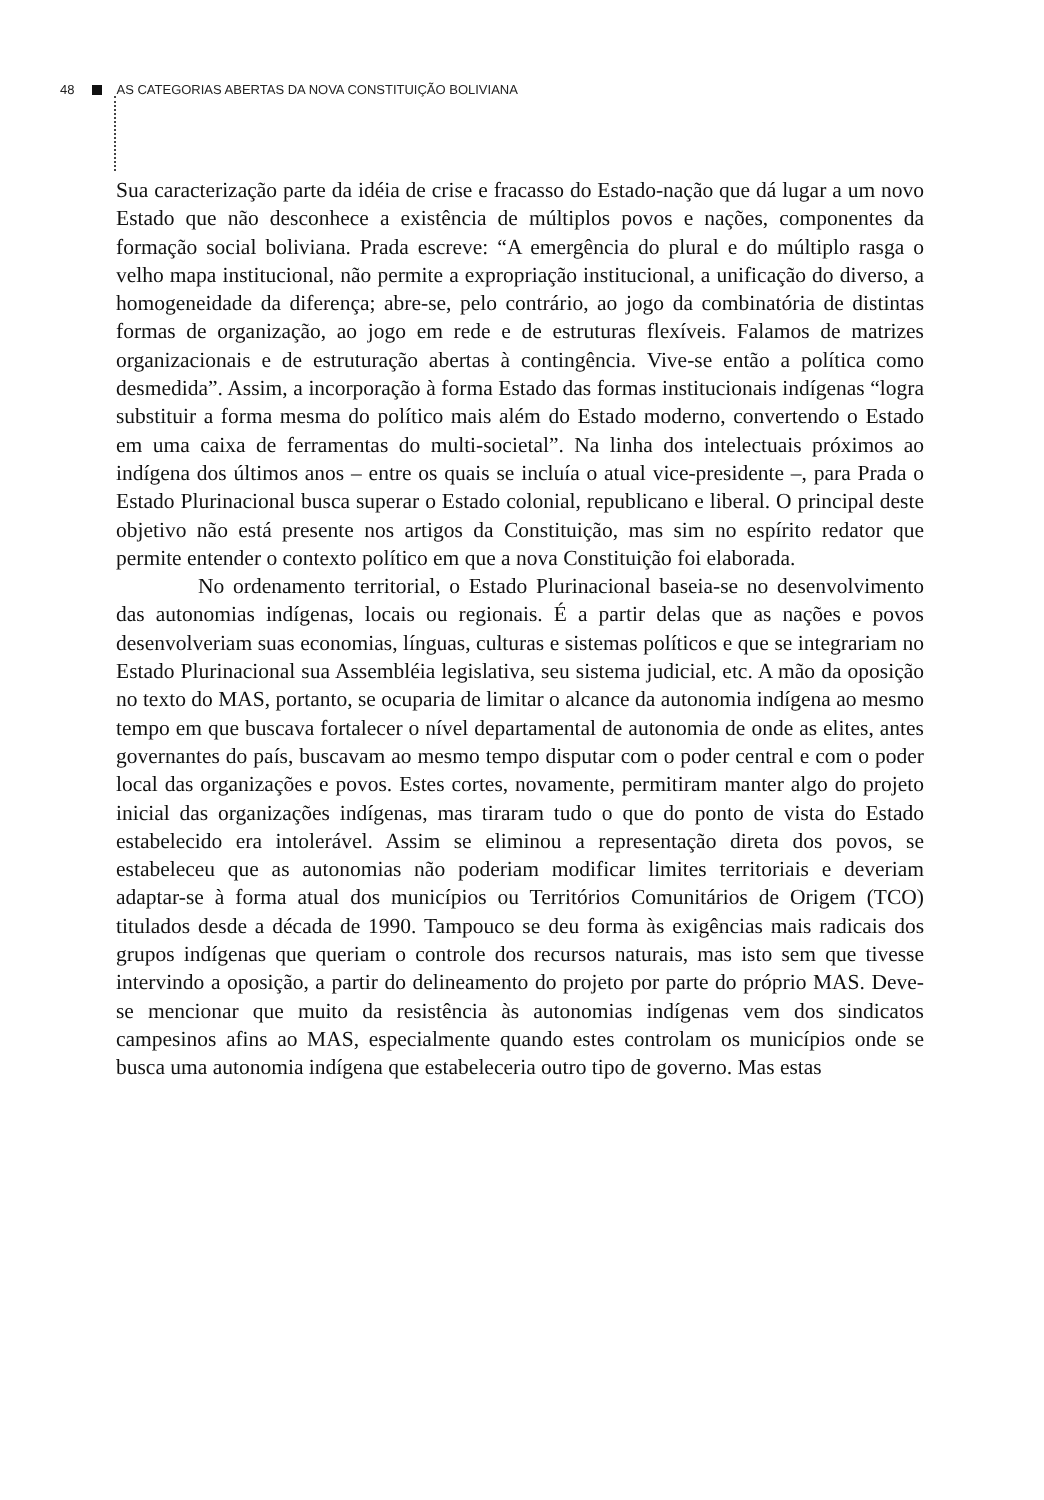48 AS CATEGORIAS ABERTAS DA NOVA CONSTITUIÇÃO BOLIVIANA
Sua caracterização parte da idéia de crise e fracasso do Estado-nação que dá lugar a um novo Estado que não desconhece a existência de múltiplos povos e nações, componentes da formação social boliviana. Prada escreve: “A emergência do plural e do múltiplo rasga o velho mapa institucional, não permite a expropriação institucional, a unificação do diverso, a homogeneidade da diferença; abre-se, pelo contrário, ao jogo da combinatória de distintas formas de organização, ao jogo em rede e de estruturas flexíveis. Falamos de matrizes organizacionais e de estruturação abertas à contingência. Vive-se então a política como desmedida”. Assim, a incorporação à forma Estado das formas institucionais indígenas “logra substituir a forma mesma do político mais além do Estado moderno, convertendo o Estado em uma caixa de ferramentas do multi-societal”. Na linha dos intelectuais próximos ao indígena dos últimos anos – entre os quais se incluía o atual vice-presidente –, para Prada o Estado Plurinacional busca superar o Estado colonial, republicano e liberal. O principal deste objetivo não está presente nos artigos da Constituição, mas sim no espírito redator que permite entender o contexto político em que a nova Constituição foi elaborada.
No ordenamento territorial, o Estado Plurinacional baseia-se no desenvolvimento das autonomias indígenas, locais ou regionais. É a partir delas que as nações e povos desenvolveriam suas economias, línguas, culturas e sistemas políticos e que se integrariam no Estado Plurinacional sua Assembléia legislativa, seu sistema judicial, etc. A mão da oposição no texto do MAS, portanto, se ocuparia de limitar o alcance da autonomia indígena ao mesmo tempo em que buscava fortalecer o nível departamental de autonomia de onde as elites, antes governantes do país, buscavam ao mesmo tempo disputar com o poder central e com o poder local das organizações e povos. Estes cortes, novamente, permitiram manter algo do projeto inicial das organizações indígenas, mas tiraram tudo o que do ponto de vista do Estado estabelecido era intolerável. Assim se eliminou a representação direta dos povos, se estabeleceu que as autonomias não poderiam modificar limites territoriais e deveriam adaptar-se à forma atual dos municípios ou Territórios Comunitários de Origem (TCO) titulados desde a década de 1990. Tampouco se deu forma às exigências mais radicais dos grupos indígenas que queriam o controle dos recursos naturais, mas isto sem que tivesse intervindo a oposição, a partir do delineamento do projeto por parte do próprio MAS. Deve-se mencionar que muito da resistência às autonomias indígenas vem dos sindicatos campesinos afins ao MAS, especialmente quando estes controlam os municípios onde se busca uma autonomia indígena que estabeleceria outro tipo de governo. Mas estas